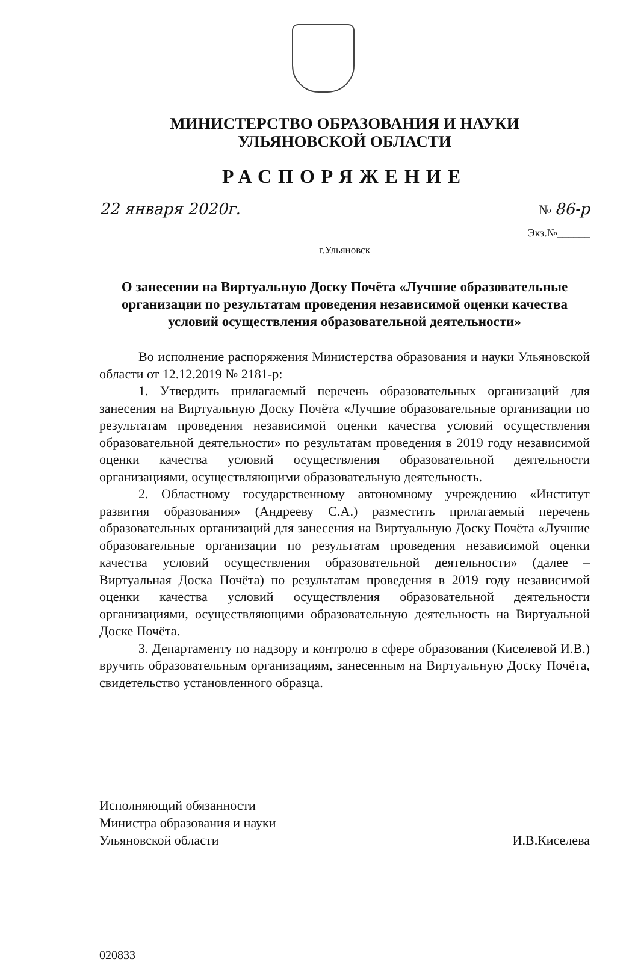МИНИСТЕРСТВО ОБРАЗОВАНИЯ И НАУКИ
УЛЬЯНОВСКОЙ ОБЛАСТИ
РАСПОРЯЖЕНИЕ
22 января 2020г. № 86-р
Экз.№______
г.Ульяновск
О занесении на Виртуальную Доску Почёта «Лучшие образовательные организации по результатам проведения независимой оценки качества условий осуществления образовательной деятельности»
Во исполнение распоряжения Министерства образования и науки Ульяновской области от 12.12.2019 № 2181-р:
1. Утвердить прилагаемый перечень образовательных организаций для занесения на Виртуальную Доску Почёта «Лучшие образовательные организации по результатам проведения независимой оценки качества условий осуществления образовательной деятельности» по результатам проведения в 2019 году независимой оценки качества условий осуществления образовательной деятельности организациями, осуществляющими образовательную деятельность.
2. Областному государственному автономному учреждению «Институт развития образования» (Андрееву С.А.) разместить прилагаемый перечень образовательных организаций для занесения на Виртуальную Доску Почёта «Лучшие образовательные организации по результатам проведения независимой оценки качества условий осуществления образовательной деятельности» (далее – Виртуальная Доска Почёта) по результатам проведения в 2019 году независимой оценки качества условий осуществления образовательной деятельности организациями, осуществляющими образовательную деятельность на Виртуальной Доске Почёта.
3. Департаменту по надзору и контролю в сфере образования (Киселевой И.В.) вручить образовательным организациям, занесенным на Виртуальную Доску Почёта, свидетельство установленного образца.
Исполняющий обязанности
Министра образования и науки
Ульяновской области
И.В.Киселева
020833